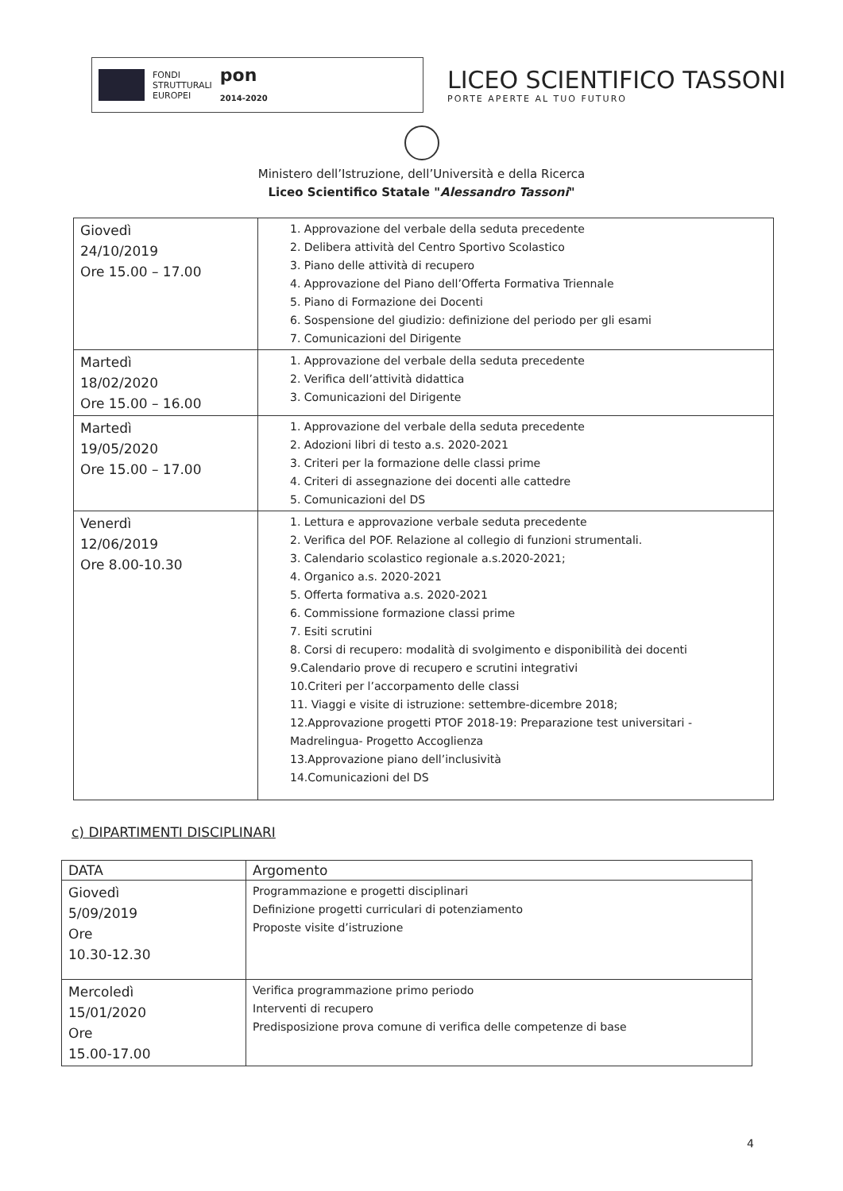FONDI
STRUTTURALI
EUROPEI
pon
2014-2020
LICEO SCIENTIFICO TASSONI
PORTE APERTE AL TUO FUTURO
Ministero dell’Istruzione, dell’Università e della Ricerca
Liceo Scientifico Statale "Alessandro Tassoni"
| Giovedì 24/10/2019 Ore 15.00 – 17.00 | 1. Approvazione del verbale della seduta precedente 2. Delibera attività del Centro Sportivo Scolastico 3. Piano delle attività di recupero 4. Approvazione del Piano dell’Offerta Formativa Triennale 5. Piano di Formazione dei Docenti 6. Sospensione del giudizio: definizione del periodo per gli esami 7. Comunicazioni del Dirigente |
| Martedì 18/02/2020 Ore 15.00 – 16.00 | 1. Approvazione del verbale della seduta precedente 2. Verifica dell’attività didattica 3. Comunicazioni del Dirigente |
| Martedì 19/05/2020 Ore 15.00 – 17.00 | 1. Approvazione del verbale della seduta precedente 2. Adozioni libri di testo a.s. 2020-2021 3. Criteri per la formazione delle classi prime 4. Criteri di assegnazione dei docenti alle cattedre 5. Comunicazioni del DS |
| Venerdì 12/06/2019 Ore 8.00-10.30 | 1. Lettura e approvazione verbale seduta precedente 2. Verifica del POF. Relazione al collegio di funzioni strumentali. 3. Calendario scolastico regionale a.s.2020-2021; 4. Organico a.s. 2020-2021 5. Offerta formativa a.s. 2020-2021 6. Commissione formazione classi prime 7. Esiti scrutini 8. Corsi di recupero: modalità di svolgimento e disponibilità dei docenti 9.Calendario prove di recupero e scrutini integrativi 10.Criteri per l’accorpamento delle classi 11. Viaggi e visite di istruzione: settembre-dicembre 2018; 12.Approvazione progetti PTOF 2018-19: Preparazione test universitari - Madrelingua- Progetto Accoglienza 13.Approvazione piano dell’inclusività 14.Comunicazioni del DS |
c) DIPARTIMENTI DISCIPLINARI
| DATA | Argomento |
| --- | --- |
| Giovedì 5/09/2019 Ore 10.30-12.30 | Programmazione e progetti disciplinari Definizione progetti curriculari di potenziamento Proposte visite d’istruzione |
| Mercoledì 15/01/2020 Ore 15.00-17.00 | Verifica programmazione primo periodo Interventi di recupero Predisposizione prova comune di verifica delle competenze di base |
4